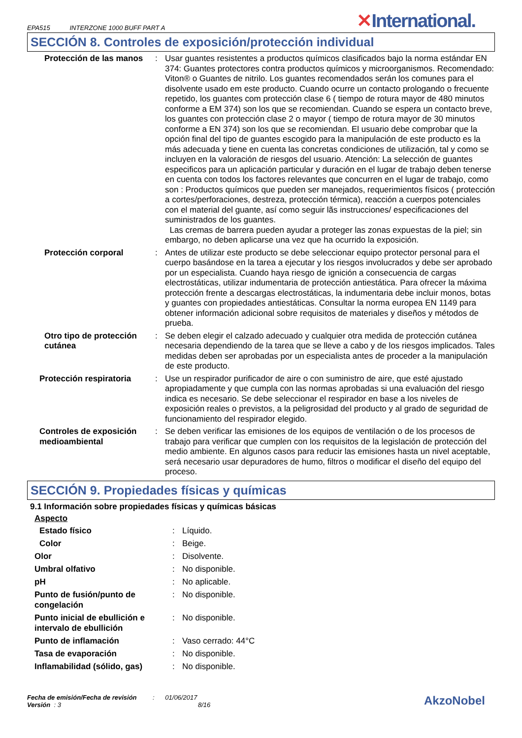EPA515 INTERZONE 1000 BUFF PART A
✕International.
SECCIÓN 8. Controles de exposición/protección individual
| Protección de las manos | : | Usar guantes resistentes a productos químicos clasificados bajo la norma estándar EN 374: Guantes protectores contra productos químicos y microorganismos. Recomendado: Viton® o Guantes de nitrilo. Los guantes recomendados serán los comunes para el disolvente usado em este producto. Cuando ocurre un contacto prologando o frecuente repetido, los guantes com protección clase 6 ( tiempo de rotura mayor de 480 minutos conforme a EM 374) son los que se recomiendan. Cuando se espera un contacto breve, los guantes con protección clase 2 o mayor ( tiempo de rotura mayor de 30 minutos conforme a EN 374) son los que se recomiendan. El usuario debe comprobar que la opción final del tipo de guantes escogido para la manipulación de este producto es la más adecuada y tiene en cuenta las concretas condiciones de utilización, tal y como se incluyen en la valoración de riesgos del usuario. Atención: La selección de guantes especificos para un aplicación particular y duración en el lugar de trabajo deben tenerse en cuenta con todos los factores relevantes que concurren en el lugar de trabajo, como son : Productos químicos que pueden ser manejados, requerimientos físicos ( protección a cortes/perforaciones, destreza, protección térmica), reacción a cuerpos potenciales con el material del guante, así como seguir lãs instrucciones/ especificaciones del suministrados de los guantes. Las cremas de barrera pueden ayudar a proteger las zonas expuestas de la piel; sin embargo, no deben aplicarse una vez que ha ocurrido la exposición. |
| Protección corporal | : | Antes de utilizar este producto se debe seleccionar equipo protector personal para el cuerpo basándose en la tarea a ejecutar y los riesgos involucrados y debe ser aprobado por un especialista. Cuando haya riesgo de ignición a consecuencia de cargas electrostáticas, utilizar indumentaria de protección antiestática. Para ofrecer la máxima protección frente a descargas electrostáticas, la indumentaria debe incluir monos, botas y guantes con propiedades antiestáticas. Consultar la norma europea EN 1149 para obtener información adicional sobre requisitos de materiales y diseños y métodos de prueba. |
| Otro tipo de protección cutánea | : | Se deben elegir el calzado adecuado y cualquier otra medida de protección cutánea necesaria dependiendo de la tarea que se lleve a cabo y de los riesgos implicados. Tales medidas deben ser aprobadas por un especialista antes de proceder a la manipulación de este producto. |
| Protección respiratoria | : | Use un respirador purificador de aire o con suministro de aire, que esté ajustado apropiadamente y que cumpla con las normas aprobadas si una evaluación del riesgo indica es necesario. Se debe seleccionar el respirador en base a los niveles de exposición reales o previstos, a la peligrosidad del producto y al grado de seguridad de funcionamiento del respirador elegido. |
| Controles de exposición medioambiental | : | Se deben verificar las emisiones de los equipos de ventilación o de los procesos de trabajo para verificar que cumplen con los requisitos de la legislación de protección del medio ambiente. En algunos casos para reducir las emisiones hasta un nivel aceptable, será necesario usar depuradores de humo, filtros o modificar el diseño del equipo del proceso. |
SECCIÓN 9. Propiedades físicas y químicas
9.1 Información sobre propiedades físicas y químicas básicas
Aspecto
| Estado físico | : | Líquido. |
| Color | : | Beige. |
| Olor | : | Disolvente. |
| Umbral olfativo | : | No disponible. |
| pH | : | No aplicable. |
| Punto de fusión/punto de congelación | : | No disponible. |
| Punto inicial de ebullición e intervalo de ebullición | : | No disponible. |
| Punto de inflamación | : | Vaso cerrado: 44°C |
| Tasa de evaporación | : | No disponible. |
| Inflamabilidad (sólido, gas) | : | No disponible. |
Fecha de emisión/Fecha de revisión : 01/06/2017
Versión : 3 8/16
AkzoNobel